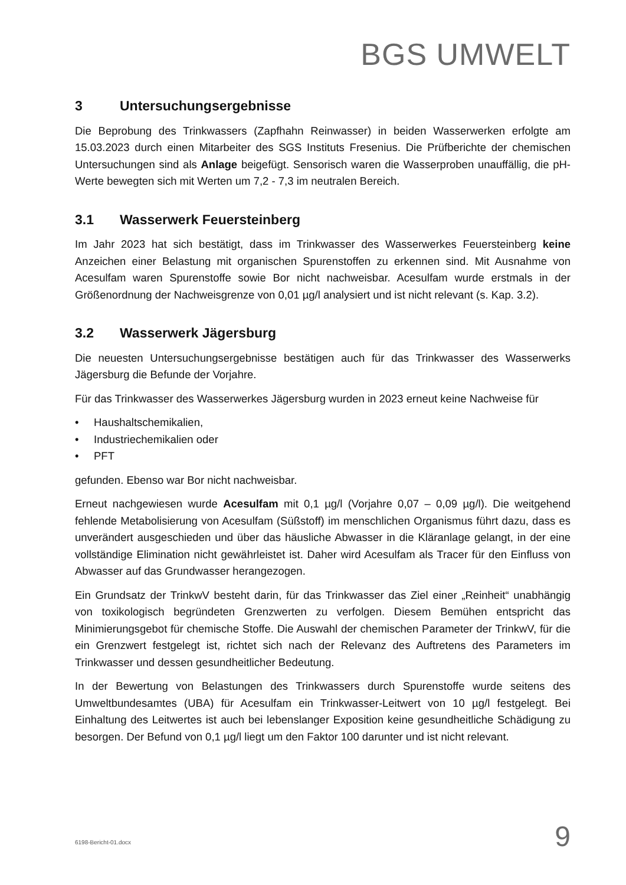BGS UMWELT
3 Untersuchungsergebnisse
Die Beprobung des Trinkwassers (Zapfhahn Reinwasser) in beiden Wasserwerken erfolgte am 15.03.2023 durch einen Mitarbeiter des SGS Instituts Fresenius. Die Prüfberichte der chemischen Untersuchungen sind als Anlage beigefügt. Sensorisch waren die Wasserproben unauffällig, die pH-Werte bewegten sich mit Werten um 7,2 - 7,3 im neutralen Bereich.
3.1 Wasserwerk Feuersteinberg
Im Jahr 2023 hat sich bestätigt, dass im Trinkwasser des Wasserwerkes Feuersteinberg keine Anzeichen einer Belastung mit organischen Spurenstoffen zu erkennen sind. Mit Ausnahme von Acesulfam waren Spurenstoffe sowie Bor nicht nachweisbar. Acesulfam wurde erstmals in der Größenordnung der Nachweisgrenze von 0,01 µg/l analysiert und ist nicht relevant (s. Kap. 3.2).
3.2 Wasserwerk Jägersburg
Die neuesten Untersuchungsergebnisse bestätigen auch für das Trinkwasser des Wasserwerks Jägersburg die Befunde der Vorjahre.
Für das Trinkwasser des Wasserwerkes Jägersburg wurden in 2023 erneut keine Nachweise für
• Haushaltschemikalien,
• Industriechemikalien oder
• PFT
gefunden. Ebenso war Bor nicht nachweisbar.
Erneut nachgewiesen wurde Acesulfam mit 0,1 µg/l (Vorjahre 0,07 – 0,09 µg/l). Die weitgehend fehlende Metabolisierung von Acesulfam (Süßstoff) im menschlichen Organismus führt dazu, dass es unverändert ausgeschieden und über das häusliche Abwasser in die Kläranlage gelangt, in der eine vollständige Elimination nicht gewährleistet ist. Daher wird Acesulfam als Tracer für den Einfluss von Abwasser auf das Grundwasser herangezogen.
Ein Grundsatz der TrinkwV besteht darin, für das Trinkwasser das Ziel einer „Reinheit“ unabhängig von toxikologisch begründeten Grenzwerten zu verfolgen. Diesem Bemühen entspricht das Minimierungsgebot für chemische Stoffe. Die Auswahl der chemischen Parameter der TrinkwV, für die ein Grenzwert festgelegt ist, richtet sich nach der Relevanz des Auftretens des Parameters im Trinkwasser und dessen gesundheitlicher Bedeutung.
In der Bewertung von Belastungen des Trinkwassers durch Spurenstoffe wurde seitens des Umweltbundesamtes (UBA) für Acesulfam ein Trinkwasser-Leitwert von 10 µg/l festgelegt. Bei Einhaltung des Leitwertes ist auch bei lebenslanger Exposition keine gesundheitliche Schädigung zu besorgen. Der Befund von 0,1 µg/l liegt um den Faktor 100 darunter und ist nicht relevant.
6198-Bericht-01.docx 9